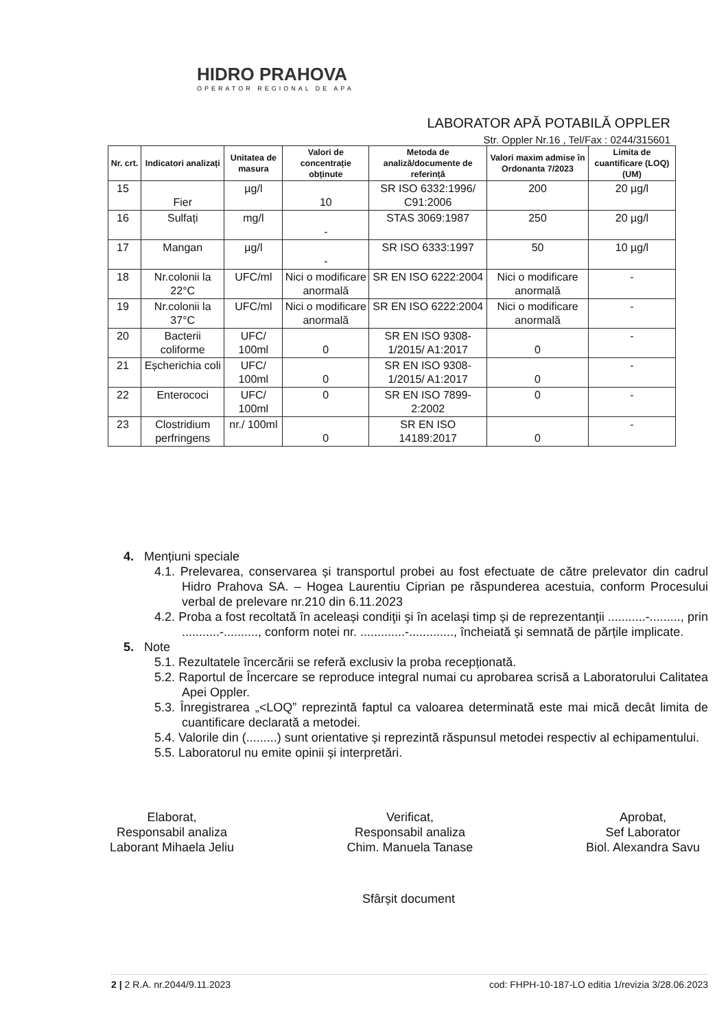HIDRO PRAHOVA
OPERATOR REGIONAL DE APA
LABORATOR APĂ POTABILĂ OPPLER
Str. Oppler Nr.16 , Tel/Fax : 0244/315601
| Nr. crt. | Indicatori analizați | Unitatea de masura | Valori de concentrație obținute | Metoda de analiză/documente de referință | Valori maxim admise în Ordonanta 7/2023 | Limita de cuantificare (LOQ) (UM) |
| --- | --- | --- | --- | --- | --- | --- |
| 15 | Fier | µg/l | 10 | SR ISO 6332:1996/ C91:2006 | 200 | 20 µg/l |
| 16 | Sulfați | mg/l | - | STAS 3069:1987 | 250 | 20 µg/l |
| 17 | Mangan | µg/l | - | SR ISO 6333:1997 | 50 | 10 µg/l |
| 18 | Nr.colonii la 22°C | UFC/ml | Nici o modificare anormală | SR EN ISO 6222:2004 | Nici o modificare anormală | - |
| 19 | Nr.colonii la 37°C | UFC/ml | Nici o modificare anormală | SR EN ISO 6222:2004 | Nici o modificare anormală | - |
| 20 | Bacterii coliforme | UFC/ 100ml | 0 | SR EN ISO 9308-1/2015/ A1:2017 | 0 | - |
| 21 | Eșcherichia coli | UFC/ 100ml | 0 | SR EN ISO 9308-1/2015/ A1:2017 | 0 | - |
| 22 | Enterococi | UFC/ 100ml | 0 | SR EN ISO 7899-2:2002 | 0 | - |
| 23 | Clostridium perfringens | nr./ 100ml | 0 | SR EN ISO 14189:2017 | 0 | - |
4. Mențiuni speciale
4.1. Prelevarea, conservarea și transportul probei au fost efectuate de către prelevator din cadrul Hidro Prahova SA. – Hogea Laurentiu Ciprian pe răspunderea acestuia, conform Procesului verbal de prelevare nr.210 din 6.11.2023
4.2. Proba a fost recoltată în aceleași condiţii şi în același timp și de reprezentanții ...........-........., prin ...........-.........., conform notei nr. .............-............., încheiată și semnată de părțile implicate.
5. Note
5.1. Rezultatele încercării se referă exclusiv la proba recepționată.
5.2. Raportul de Încercare se reproduce integral numai cu aprobarea scrisă a Laboratorului Calitatea Apei Oppler.
5.3. Înregistrarea „<LOQ” reprezintă faptul ca valoarea determinată este mai mică decât limita de cuantificare declarată a metodei.
5.4. Valorile din (.........) sunt orientative și reprezintă răspunsul metodei respectiv al echipamentului.
5.5. Laboratorul nu emite opinii și interpretări.
Elaborat,
Responsabil analiza
Laborant Mihaela Jeliu
Verificat,
Responsabil analiza
Chim. Manuela Tanase
Aprobat,
Sef Laborator
Biol. Alexandra Savu
Sfârșit document
2 | 2 R.A. nr.2044/9.11.2023 cod: FHPH-10-187-LO editia 1/revizia 3/28.06.2023